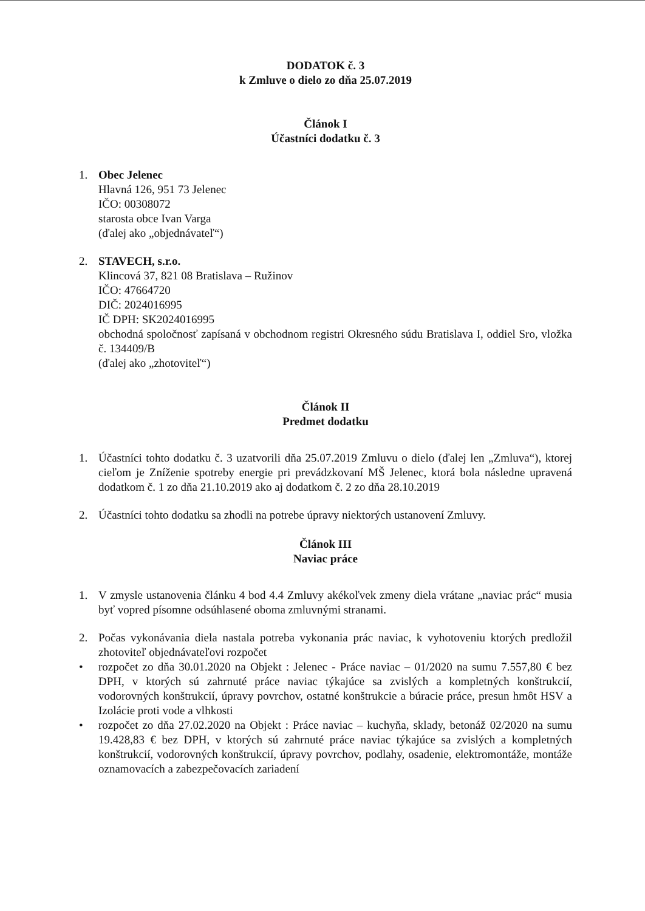DODATOK č. 3
k Zmluve o dielo zo dňa 25.07.2019
Článok I
Účastníci dodatku č. 3
1. Obec Jelenec
Hlavná 126, 951 73 Jelenec
IČO: 00308072
starosta obce Ivan Varga
(ďalej ako „objednávateľ“)
2. STAVECH, s.r.o.
Klincová 37, 821 08 Bratislava – Ružinov
IČO: 47664720
DIČ: 2024016995
IČ DPH: SK2024016995
obchodná spoločnosť zapísaná v obchodnom registri Okresného súdu Bratislava I, oddiel Sro, vložka č. 134409/B
(ďalej ako „zhotoviteľ“)
Článok II
Predmet dodatku
1. Účastníci tohto dodatku č. 3 uzatvorili dňa 25.07.2019 Zmluvu o dielo (ďalej len „Zmluva“), ktorej cieľom je Zníženie spotreby energie pri prevádzkovaní MŠ Jelenec, ktorá bola následne upravená dodatkom č. 1 zo dňa 21.10.2019 ako aj dodatkom č. 2 zo dňa 28.10.2019
2. Účastníci tohto dodatku sa zhodli na potrebe úpravy niektorých ustanovení Zmluvy.
Článok III
Naviac práce
1. V zmysle ustanovenia článku 4 bod 4.4 Zmluvy akékoľvek zmeny diela vrátane „naviac prác“ musia byť vopred písomne odsúhlasené oboma zmluvnými stranami.
2. Počas vykonávania diela nastala potreba vykonania prác naviac, k vyhotoveniu ktorých predložil zhotoviteľ objednávateľovi rozpočet
• rozpočet zo dňa 30.01.2020 na Objekt : Jelenec - Práce naviac – 01/2020 na sumu 7.557,80 € bez DPH, v ktorých sú zahrnuté práce naviac týkajúce sa zvislých a kompletných konštrukcií, vodorovných konštrukcií, úpravy povrchov, ostatné konštrukcie a búracie práce, presun hmôt HSV a Izolácie proti vode a vlhkosti
• rozpočet zo dňa 27.02.2020 na Objekt : Práce naviac – kuchyňa, sklady, betonáž 02/2020 na sumu 19.428,83 € bez DPH, v ktorých sú zahrnuté práce naviac týkajúce sa zvislých a kompletných konštrukcií, vodorovných konštrukcií, úpravy povrchov, podlahy, osadenie, elektromontáže, montáže oznamovacích a zabezpečovacích zariadení